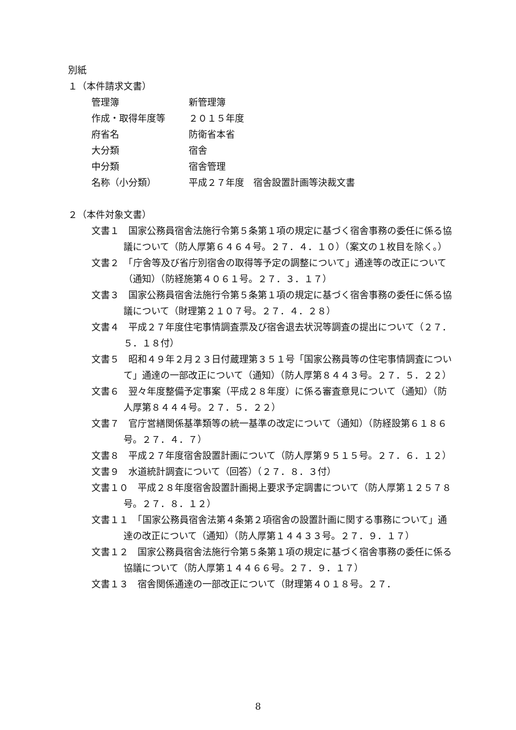別紙
１（本件請求文書）
管理簿 新管理簿
作成・取得年度等 ２０１５年度
府省名 防衛省本省
大分類 宿舎
中分類 宿舎管理
名称（小分類） 平成２７年度　宿舎設置計画等決裁文書
２（本件対象文書）
文書１　国家公務員宿舎法施行令第５条第１項の規定に基づく宿舎事務の委任に係る協議について（防人厚第６４６４号。２７．４．１０）（案文の１枚目を除く。）
文書２　「庁舎等及び省庁別宿舎の取得等予定の調整について」通達等の改正について（通知）（防経施第４０６１号。２７．３．１７）
文書３　国家公務員宿舎法施行令第５条第１項の規定に基づく宿舎事務の委任に係る協議について（財理第２１０７号。２７．４．２８）
文書４　平成２７年度住宅事情調査票及び宿舎退去状況等調査の提出について（２７．５．１８付）
文書５　昭和４９年２月２３日付蔵理第３５１号「国家公務員等の住宅事情調査について」通達の一部改正について（通知）（防人厚第８４４３号。２７．５．２２）
文書６　翌々年度整備予定事案（平成２８年度）に係る審査意見について（通知）（防人厚第８４４４号。２７．５．２２）
文書７　官庁営繕関係基準類等の統一基準の改定について（通知）（防経設第６１８６号。２７．４．７）
文書８　平成２７年度宿舎設置計画について（防人厚第９５１５号。２７．６．１２）
文書９　水道統計調査について（回答）（２７．８．３付）
文書１０　平成２８年度宿舎設置計画掲上要求予定調書について（防人厚第１２５７８号。２７．８．１２）
文書１１　「国家公務員宿舎法第４条第２項宿舎の設置計画に関する事務について」通達の改正について（通知）（防人厚第１４４３３号。２７．９．１７）
文書１２　国家公務員宿舎法施行令第５条第１項の規定に基づく宿舎事務の委任に係る協議について（防人厚第１４４６６号。２７．９．１７）
文書１３　宿舎関係通達の一部改正について（財理第４０１８号。２７．
8